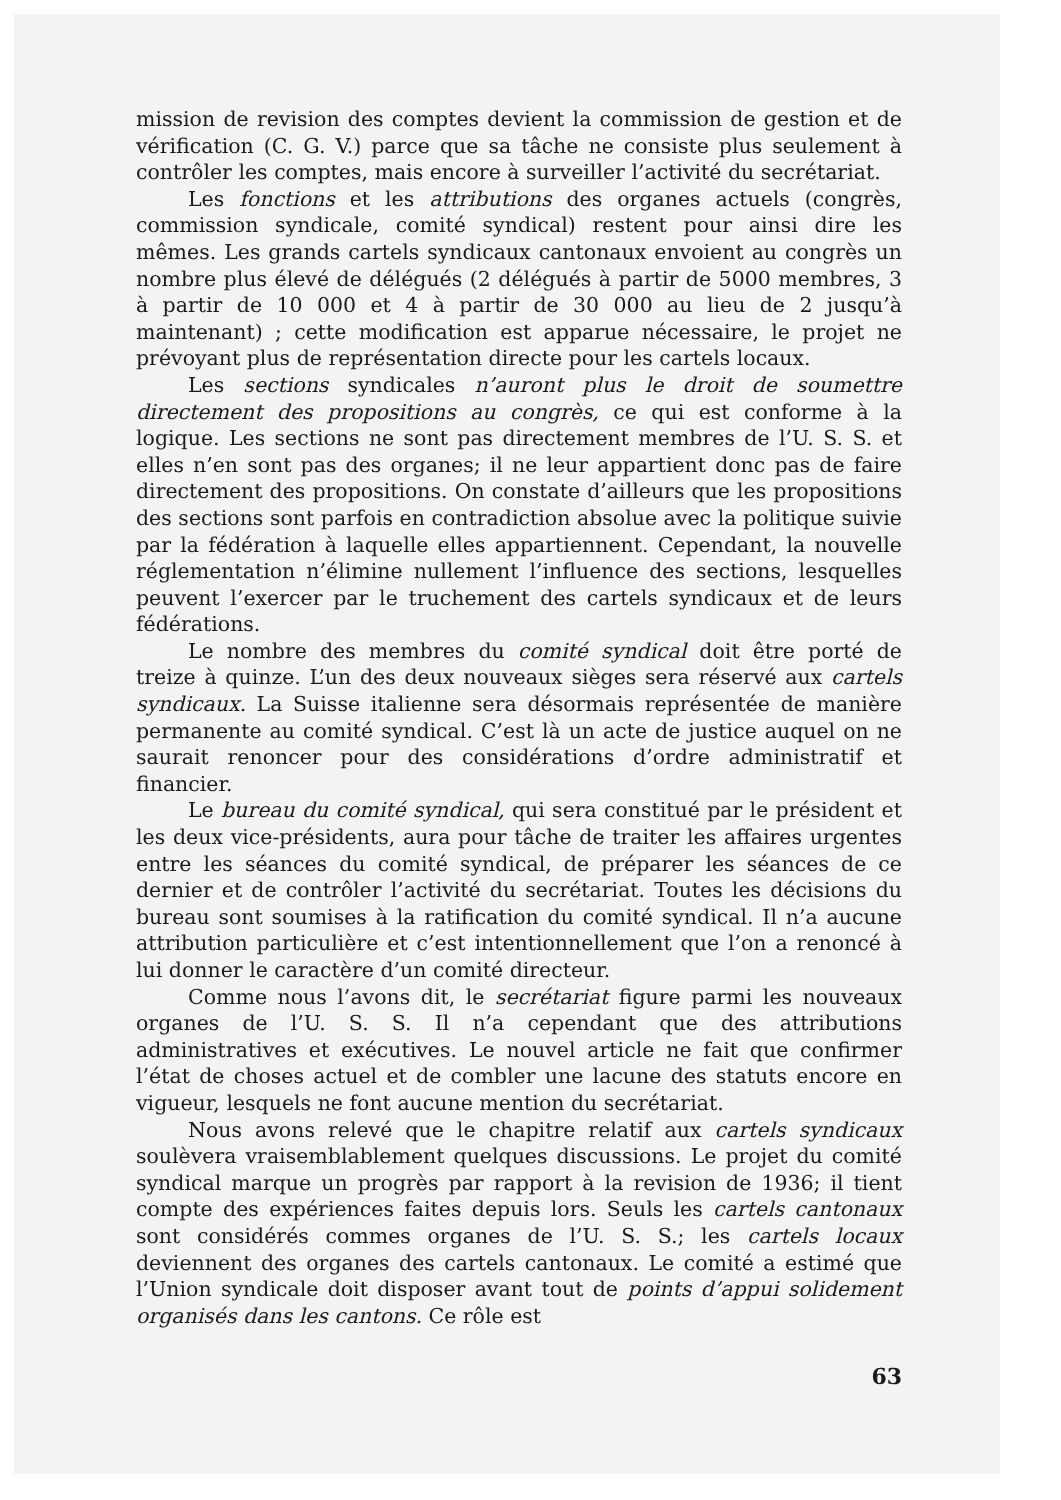mission de revision des comptes devient la commission de gestion et de vérification (C. G. V.) parce que sa tâche ne consiste plus seulement à contrôler les comptes, mais encore à surveiller l’activité du secrétariat.
Les fonctions et les attributions des organes actuels (congrès, commission syndicale, comité syndical) restent pour ainsi dire les mêmes. Les grands cartels syndicaux cantonaux envoient au congrès un nombre plus élevé de délégués (2 délégués à partir de 5000 membres, 3 à partir de 10 000 et 4 à partir de 30 000 au lieu de 2 jusqu’à maintenant) ; cette modification est apparue nécessaire, le projet ne prévoyant plus de représentation directe pour les cartels locaux.
Les sections syndicales n’auront plus le droit de soumettre directement des propositions au congrès, ce qui est conforme à la logique. Les sections ne sont pas directement membres de l’U. S. S. et elles n’en sont pas des organes; il ne leur appartient donc pas de faire directement des propositions. On constate d’ailleurs que les propositions des sections sont parfois en contradiction absolue avec la politique suivie par la fédération à laquelle elles appartiennent. Cependant, la nouvelle réglementation n’élimine nullement l’influence des sections, lesquelles peuvent l’exercer par le truchement des cartels syndicaux et de leurs fédérations.
Le nombre des membres du comité syndical doit être porté de treize à quinze. L’un des deux nouveaux sièges sera réservé aux cartels syndicaux. La Suisse italienne sera désormais représentée de manière permanente au comité syndical. C’est là un acte de justice auquel on ne saurait renoncer pour des considérations d’ordre administratif et financier.
Le bureau du comité syndical, qui sera constitué par le président et les deux vice-présidents, aura pour tâche de traiter les affaires urgentes entre les séances du comité syndical, de préparer les séances de ce dernier et de contrôler l’activité du secrétariat. Toutes les décisions du bureau sont soumises à la ratification du comité syndical. Il n’a aucune attribution particulière et c’est intentionnellement que l’on a renoncé à lui donner le caractère d’un comité directeur.
Comme nous l’avons dit, le secrétariat figure parmi les nouveaux organes de l’U. S. S. Il n’a cependant que des attributions administratives et exécutives. Le nouvel article ne fait que confirmer l’état de choses actuel et de combler une lacune des statuts encore en vigueur, lesquels ne font aucune mention du secrétariat.
Nous avons relevé que le chapitre relatif aux cartels syndicaux soulèvera vraisemblablement quelques discussions. Le projet du comité syndical marque un progrès par rapport à la revision de 1936; il tient compte des expériences faites depuis lors. Seuls les cartels cantonaux sont considérés commes organes de l’U. S. S.; les cartels locaux deviennent des organes des cartels cantonaux. Le comité a estimé que l’Union syndicale doit disposer avant tout de points d’appui solidement organisés dans les cantons. Ce rôle est
63